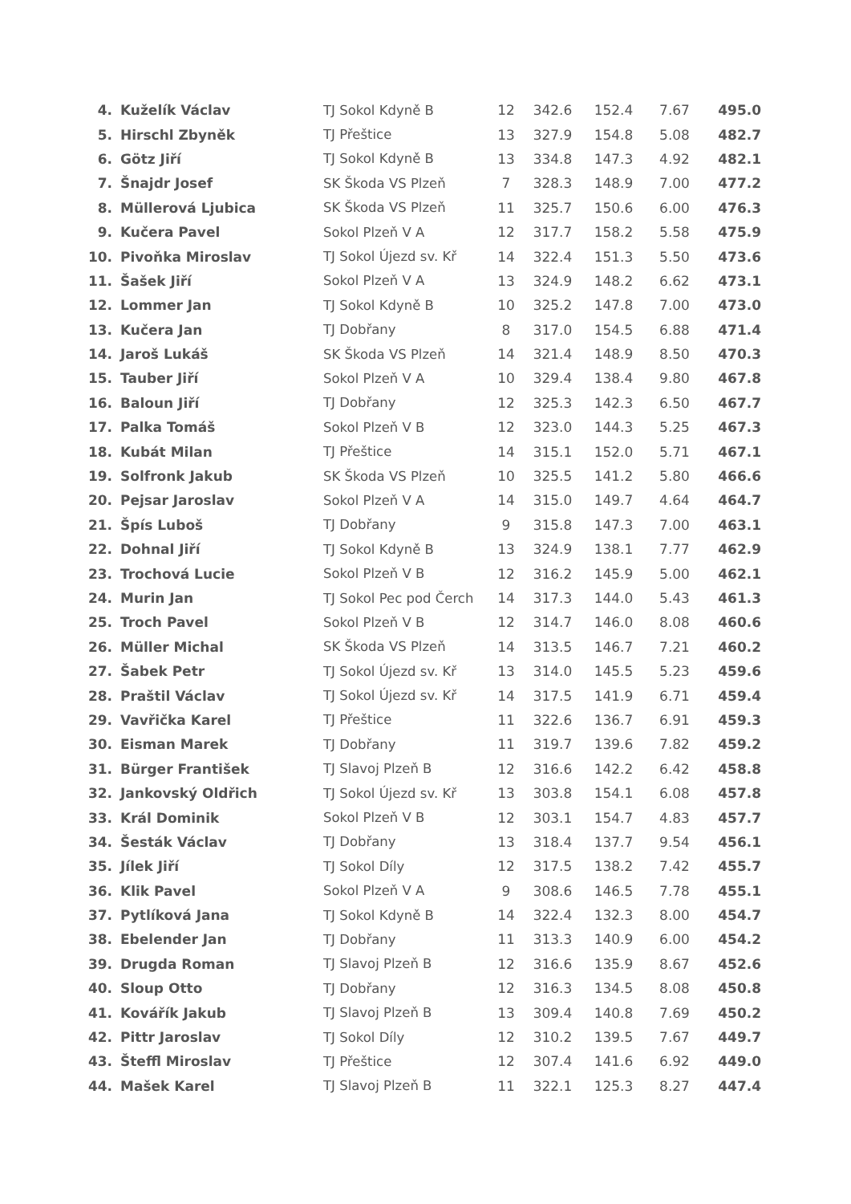| 4. | Kuželík Václav | TJ Sokol Kdyně B | 12 | 342.6 | 152.4 | 7.67 | 495.0 |
| 5. | Hirschl Zbyněk | TJ Přeštice | 13 | 327.9 | 154.8 | 5.08 | 482.7 |
| 6. | Götz Jiří | TJ Sokol Kdyně B | 13 | 334.8 | 147.3 | 4.92 | 482.1 |
| 7. | Šnajdr Josef | SK Škoda VS Plzeň | 7 | 328.3 | 148.9 | 7.00 | 477.2 |
| 8. | Müllerová Ljubica | SK Škoda VS Plzeň | 11 | 325.7 | 150.6 | 6.00 | 476.3 |
| 9. | Kučera Pavel | Sokol Plzeň V A | 12 | 317.7 | 158.2 | 5.58 | 475.9 |
| 10. | Pivoňka Miroslav | TJ Sokol Újezd sv. Kř | 14 | 322.4 | 151.3 | 5.50 | 473.6 |
| 11. | Šašek Jiří | Sokol Plzeň V A | 13 | 324.9 | 148.2 | 6.62 | 473.1 |
| 12. | Lommer Jan | TJ Sokol Kdyně B | 10 | 325.2 | 147.8 | 7.00 | 473.0 |
| 13. | Kučera Jan | TJ Dobřany | 8 | 317.0 | 154.5 | 6.88 | 471.4 |
| 14. | Jaroš Lukáš | SK Škoda VS Plzeň | 14 | 321.4 | 148.9 | 8.50 | 470.3 |
| 15. | Tauber Jiří | Sokol Plzeň V A | 10 | 329.4 | 138.4 | 9.80 | 467.8 |
| 16. | Baloun Jiří | TJ Dobřany | 12 | 325.3 | 142.3 | 6.50 | 467.7 |
| 17. | Palka Tomáš | Sokol Plzeň V B | 12 | 323.0 | 144.3 | 5.25 | 467.3 |
| 18. | Kubát Milan | TJ Přeštice | 14 | 315.1 | 152.0 | 5.71 | 467.1 |
| 19. | Solfronk Jakub | SK Škoda VS Plzeň | 10 | 325.5 | 141.2 | 5.80 | 466.6 |
| 20. | Pejsar Jaroslav | Sokol Plzeň V A | 14 | 315.0 | 149.7 | 4.64 | 464.7 |
| 21. | Špís Luboš | TJ Dobřany | 9 | 315.8 | 147.3 | 7.00 | 463.1 |
| 22. | Dohnal Jiří | TJ Sokol Kdyně B | 13 | 324.9 | 138.1 | 7.77 | 462.9 |
| 23. | Trochová Lucie | Sokol Plzeň V B | 12 | 316.2 | 145.9 | 5.00 | 462.1 |
| 24. | Murin Jan | TJ Sokol Pec pod Čerch | 14 | 317.3 | 144.0 | 5.43 | 461.3 |
| 25. | Troch Pavel | Sokol Plzeň V B | 12 | 314.7 | 146.0 | 8.08 | 460.6 |
| 26. | Müller Michal | SK Škoda VS Plzeň | 14 | 313.5 | 146.7 | 7.21 | 460.2 |
| 27. | Šabek Petr | TJ Sokol Újezd sv. Kř | 13 | 314.0 | 145.5 | 5.23 | 459.6 |
| 28. | Praštil Václav | TJ Sokol Újezd sv. Kř | 14 | 317.5 | 141.9 | 6.71 | 459.4 |
| 29. | Vavřička Karel | TJ Přeštice | 11 | 322.6 | 136.7 | 6.91 | 459.3 |
| 30. | Eisman Marek | TJ Dobřany | 11 | 319.7 | 139.6 | 7.82 | 459.2 |
| 31. | Bürger František | TJ Slavoj Plzeň B | 12 | 316.6 | 142.2 | 6.42 | 458.8 |
| 32. | Jankovský Oldřich | TJ Sokol Újezd sv. Kř | 13 | 303.8 | 154.1 | 6.08 | 457.8 |
| 33. | Král Dominik | Sokol Plzeň V B | 12 | 303.1 | 154.7 | 4.83 | 457.7 |
| 34. | Šesták Václav | TJ Dobřany | 13 | 318.4 | 137.7 | 9.54 | 456.1 |
| 35. | Jílek Jiří | TJ Sokol Díly | 12 | 317.5 | 138.2 | 7.42 | 455.7 |
| 36. | Klik Pavel | Sokol Plzeň V A | 9 | 308.6 | 146.5 | 7.78 | 455.1 |
| 37. | Pytlíková Jana | TJ Sokol Kdyně B | 14 | 322.4 | 132.3 | 8.00 | 454.7 |
| 38. | Ebelender Jan | TJ Dobřany | 11 | 313.3 | 140.9 | 6.00 | 454.2 |
| 39. | Drugda Roman | TJ Slavoj Plzeň B | 12 | 316.6 | 135.9 | 8.67 | 452.6 |
| 40. | Sloup Otto | TJ Dobřany | 12 | 316.3 | 134.5 | 8.08 | 450.8 |
| 41. | Kovářík Jakub | TJ Slavoj Plzeň B | 13 | 309.4 | 140.8 | 7.69 | 450.2 |
| 42. | Pittr Jaroslav | TJ Sokol Díly | 12 | 310.2 | 139.5 | 7.67 | 449.7 |
| 43. | Šteffl Miroslav | TJ Přeštice | 12 | 307.4 | 141.6 | 6.92 | 449.0 |
| 44. | Mašek Karel | TJ Slavoj Plzeň B | 11 | 322.1 | 125.3 | 8.27 | 447.4 |